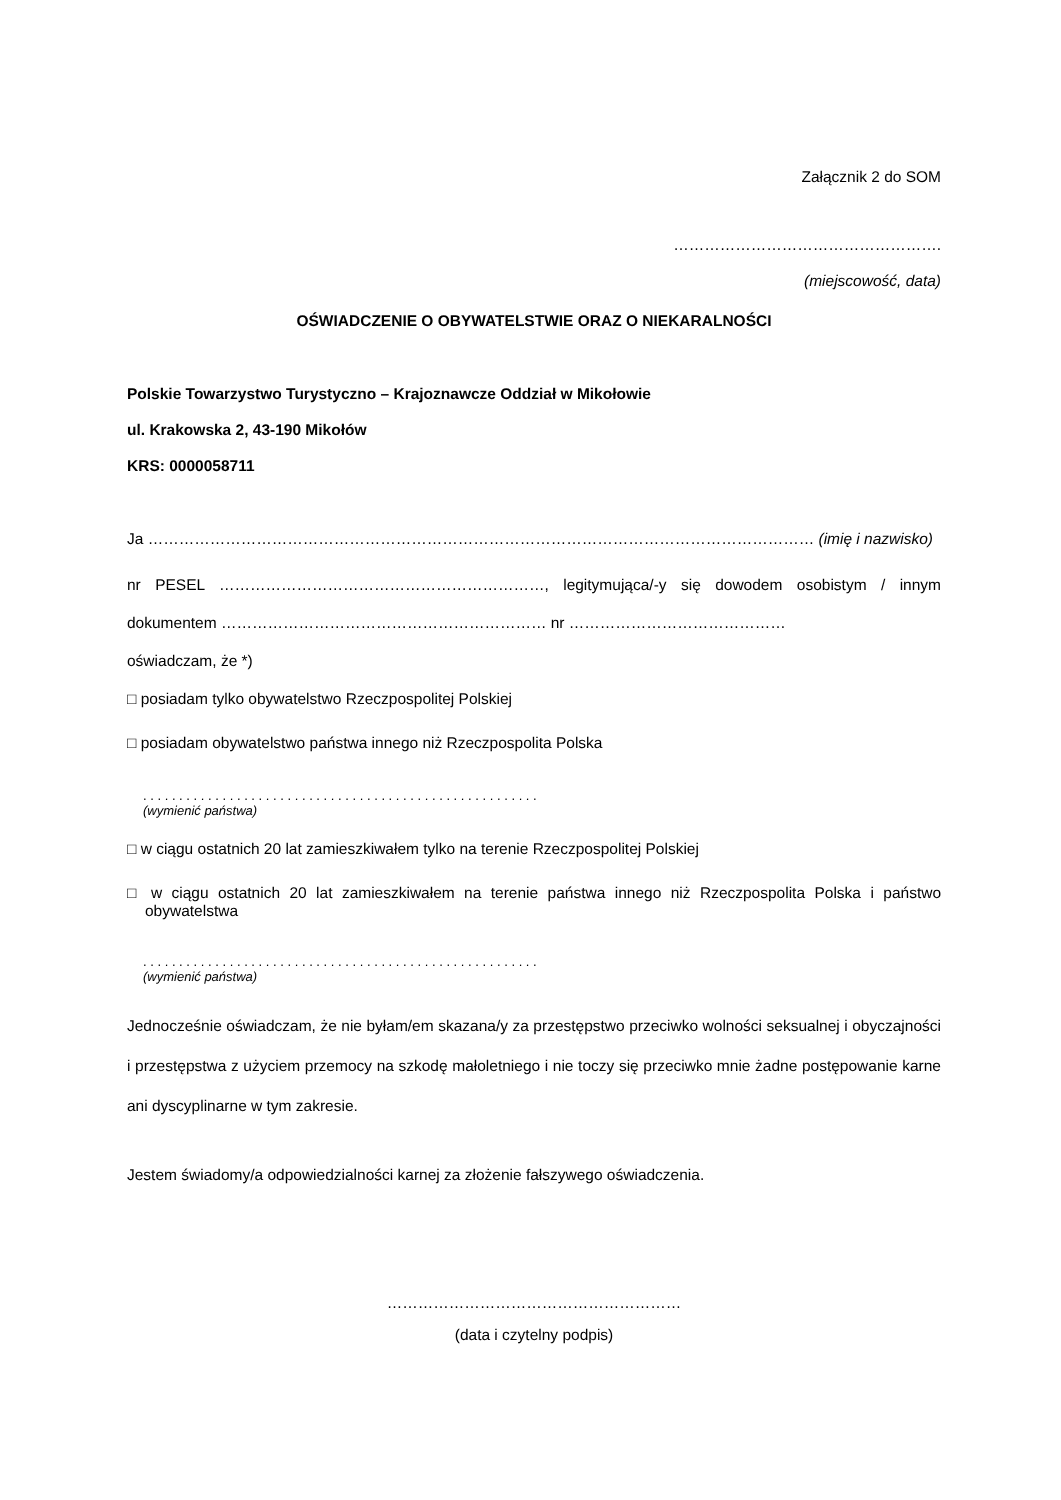Załącznik 2 do SOM
…………………………………………….
(miejscowość, data)
OŚWIADCZENIE O OBYWATELSTWIE ORAZ O NIEKARALNOŚCI
Polskie Towarzystwo Turystyczno – Krajoznawcze Oddział w Mikołowie
ul. Krakowska 2, 43-190 Mikołów
KRS: 0000058711
Ja ………………………………………………………………………………………………………………… (imię i nazwisko)
nr PESEL ………………………………………………………, legitymująca/-y się dowodem osobistym / innym dokumentem ……………………………………………………… nr ……………………………………
oświadczam, że *)
□ posiadam tylko obywatelstwo Rzeczpospolitej Polskiej
□ posiadam obywatelstwo państwa innego niż Rzeczpospolita Polska
. . . . . . . . . . . . . . . . . . . . . . . . . . . . . . . . . . . . . . . . . . . . . . . . . . . . . . .
(wymienić państwa)
□ w ciągu ostatnich 20 lat zamieszkiwałem tylko na terenie Rzeczpospolitej Polskiej
□ w ciągu ostatnich 20 lat zamieszkiwałem na terenie państwa innego niż Rzeczpospolita Polska i państwo obywatelstwa
. . . . . . . . . . . . . . . . . . . . . . . . . . . . . . . . . . . . . . . . . . . . . . . . . . . . . . .
(wymienić państwa)
Jednocześnie oświadczam, że nie byłam/em skazana/y za przestępstwo przeciwko wolności seksualnej i obyczajności i przestępstwa z użyciem przemocy na szkodę małoletniego i nie toczy się przeciwko mnie żadne postępowanie karne ani dyscyplinarne w tym zakresie.
Jestem świadomy/a odpowiedzialności karnej za złożenie fałszywego oświadczenia.
…………………………………………………
(data i czytelny podpis)